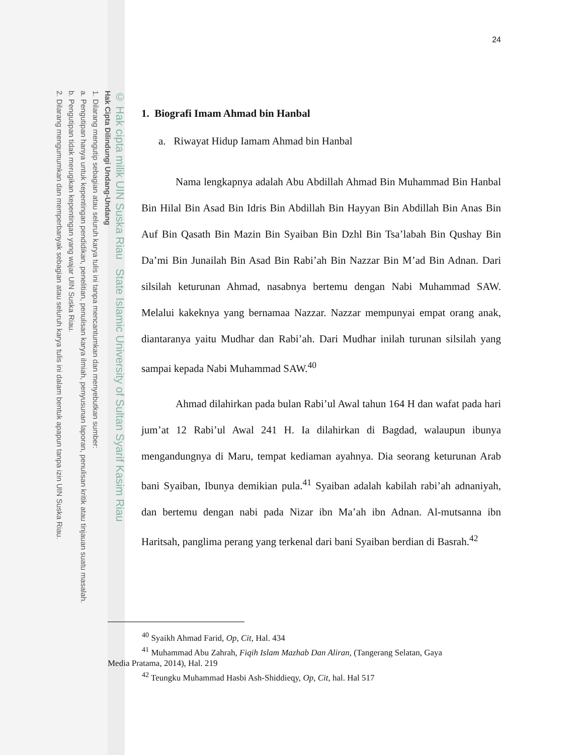© Hak cipta milik UIN Suska Riau State Islamic University of Sultan Syarif Kasim Riau
Hak Cipta Dilindungi Undang-Undang
1. Dilarang mengutip sebagian atau seluruh karya tulis ini tanpa mencantumkan dan menyebutkan sumber:
a. Pengutipan hanya untuk kepentingan pendidikan, penelitian, penulisan karya ilmiah, penyusunan laporan, penulisan kritik atau tinjauan suatu masalah.
b. Pengutipan tidak merugikan kepentingan yang wajar UIN Suska Riau.
2. Dilarang mengumumkan dan memperbanyak sebagian atau seluruh karya tulis ini dalam bentuk apapun tanpa izin UIN Suska Riau.
24
1. Biografi Imam Ahmad bin Hanbal
a. Riwayat Hidup Iamam Ahmad bin Hanbal
Nama lengkapnya adalah Abu Abdillah Ahmad Bin Muhammad Bin Hanbal Bin Hilal Bin Asad Bin Idris Bin Abdillah Bin Hayyan Bin Abdillah Bin Anas Bin Auf Bin Qasath Bin Mazin Bin Syaiban Bin Dzhl Bin Tsa’labah Bin Qushay Bin Da’mi Bin Junailah Bin Asad Bin Rabi’ah Bin Nazzar Bin M’ad Bin Adnan. Dari silsilah keturunan Ahmad, nasabnya bertemu dengan Nabi Muhammad SAW. Melalui kakeknya yang bernamaa Nazzar. Nazzar mempunyai empat orang anak, diantaranya yaitu Mudhar dan Rabi’ah. Dari Mudhar inilah turunan silsilah yang sampai kepada Nabi Muhammad SAW.<sup>40</sup>
Ahmad dilahirkan pada bulan Rabi’ul Awal tahun 164 H dan wafat pada hari jum’at 12 Rabi’ul Awal 241 H. Ia dilahirkan di Bagdad, walaupun ibunya mengandungnya di Maru, tempat kediaman ayahnya. Dia seorang keturunan Arab bani Syaiban, Ibunya demikian pula.<sup>41</sup> Syaiban adalah kabilah rabi’ah adnaniyah, dan bertemu dengan nabi pada Nizar ibn Ma’ah ibn Adnan. Al-mutsanna ibn Haritsah, panglima perang yang terkenal dari bani Syaiban berdian di Basrah.<sup>42</sup>
<sup>40</sup> Syaikh Ahmad Farid, Op, Cit, Hal. 434
<sup>41</sup> Muhammad Abu Zahrah, Fiqih Islam Mazhab Dan Aliran, (Tangerang Selatan, Gaya
Media Pratama, 2014), Hal. 219
<sup>42</sup> Teungku Muhammad Hasbi Ash-Shiddieqy, Op, Cit, hal. Hal 517